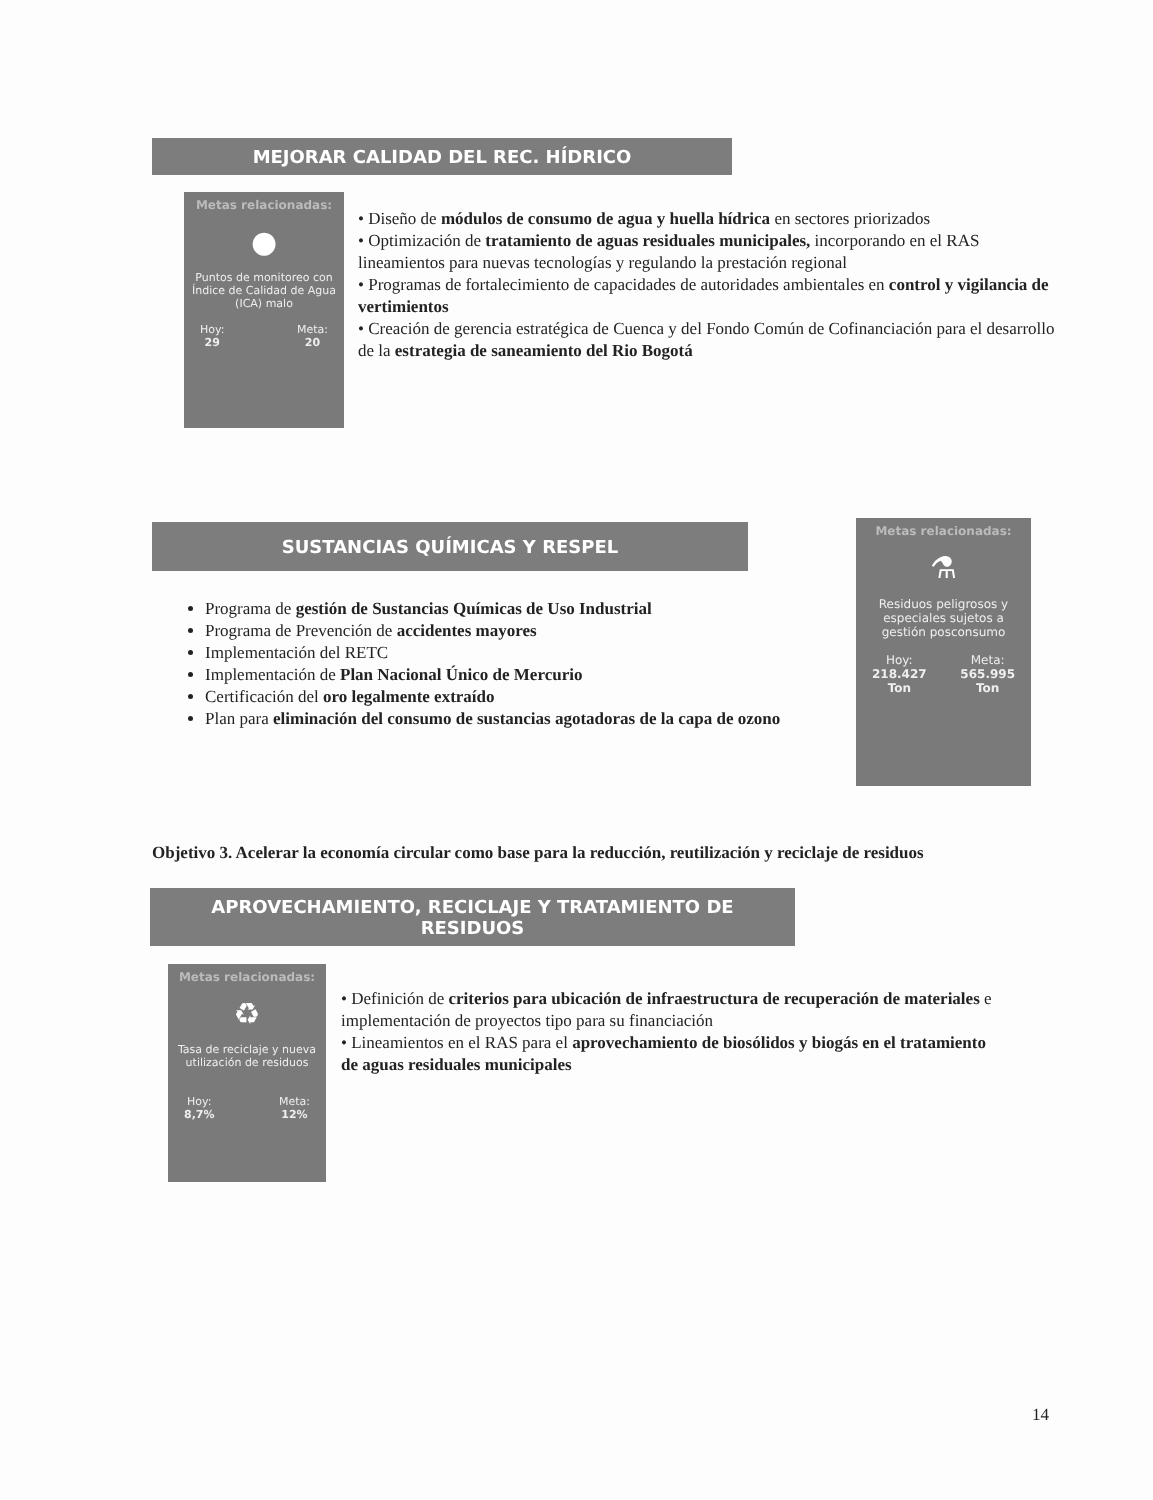MEJORAR CALIDAD DEL REC. HÍDRICO
Metas relacionadas:
●
Puntos de monitoreo con Índice de Calidad de Agua (ICA) malo
Hoy:
29 Meta:
20
• Diseño de módulos de consumo de agua y huella hídrica en sectores priorizados
• Optimización de tratamiento de aguas residuales municipales, incorporando en el RAS lineamientos para nuevas tecnologías y regulando la prestación regional
• Programas de fortalecimiento de capacidades de autoridades ambientales en control y vigilancia de vertimientos
• Creación de gerencia estratégica de Cuenca y del Fondo Común de Cofinanciación para el desarrollo de la estrategia de saneamiento del Rio Bogotá
SUSTANCIAS QUÍMICAS Y RESPEL
Programa de gestión de Sustancias Químicas de Uso Industrial
Programa de Prevención de accidentes mayores
Implementación del RETC
Implementación de Plan Nacional Único de Mercurio
Certificación del oro legalmente extraído
Plan para eliminación del consumo de sustancias agotadoras de la capa de ozono
Metas relacionadas:
⚗
Residuos peligrosos y especiales sujetos a gestión posconsumo
Hoy:
218.427
Ton Meta:
565.995
Ton
Objetivo 3. Acelerar la economía circular como base para la reducción, reutilización y reciclaje de residuos
APROVECHAMIENTO, RECICLAJE Y TRATAMIENTO DE
RESIDUOS
Metas relacionadas:
♻
Tasa de reciclaje y nueva utilización de residuos
Hoy:
8,7% Meta:
12%
• Definición de criterios para ubicación de infraestructura de recuperación de materiales e implementación de proyectos tipo para su financiación
• Lineamientos en el RAS para el aprovechamiento de biosólidos y biogás en el tratamiento de aguas residuales municipales
14